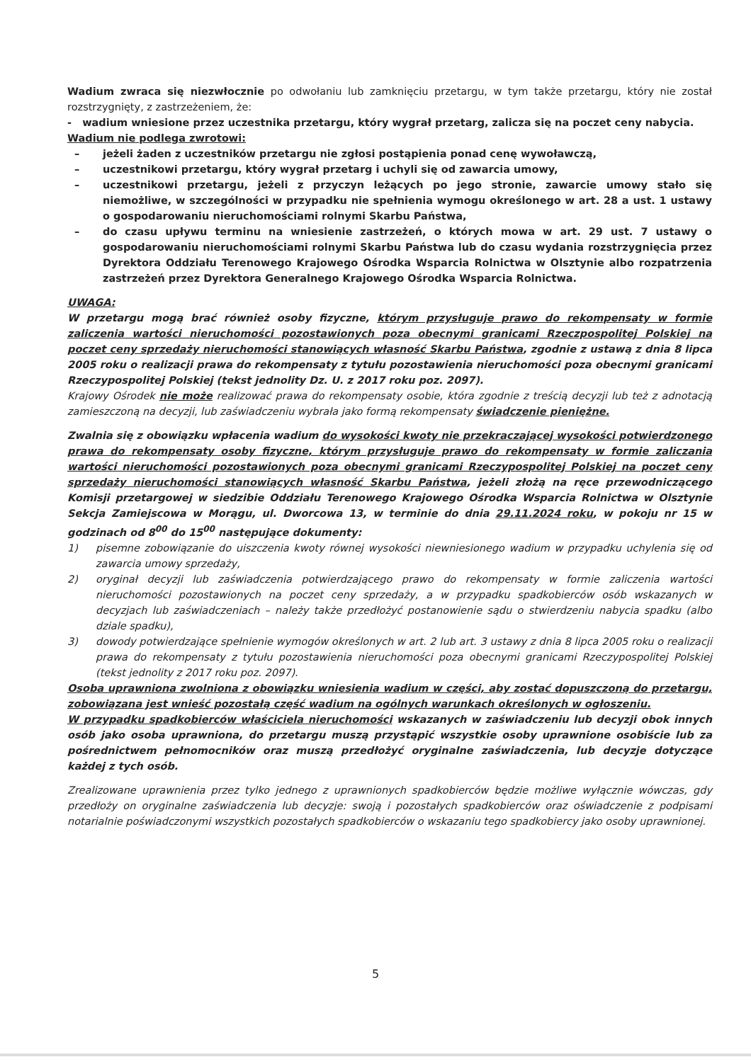Wadium zwraca się niezwłocznie po odwołaniu lub zamknięciu przetargu, w tym także przetargu, który nie został rozstrzygnięty, z zastrzeżeniem, że:
- wadium wniesione przez uczestnika przetargu, który wygrał przetarg, zalicza się na poczet ceny nabycia.
Wadium nie podlega zwrotowi:
– jeżeli żaden z uczestników przetargu nie zgłosi postąpienia ponad cenę wywoławczą,
– uczestnikowi przetargu, który wygrał przetarg i uchyli się od zawarcia umowy,
– uczestnikowi przetargu, jeżeli z przyczyn leżących po jego stronie, zawarcie umowy stało się niemożliwe, w szczególności w przypadku nie spełnienia wymogu określonego w art. 28 a ust. 1 ustawy o gospodarowaniu nieruchomościami rolnymi Skarbu Państwa,
– do czasu upływu terminu na wniesienie zastrzeżeń, o których mowa w art. 29 ust. 7 ustawy o gospodarowaniu nieruchomościami rolnymi Skarbu Państwa lub do czasu wydania rozstrzygnięcia przez Dyrektora Oddziału Terenowego Krajowego Ośrodka Wsparcia Rolnictwa w Olsztynie albo rozpatrzenia zastrzeżeń przez Dyrektora Generalnego Krajowego Ośrodka Wsparcia Rolnictwa.
UWAGA:
W przetargu mogą brać również osoby fizyczne, którym przysługuje prawo do rekompensaty w formie zaliczenia wartości nieruchomości pozostawionych poza obecnymi granicami Rzeczpospolitej Polskiej na poczet ceny sprzedaży nieruchomości stanowiących własność Skarbu Państwa, zgodnie z ustawą z dnia 8 lipca 2005 roku o realizacji prawa do rekompensaty z tytułu pozostawienia nieruchomości poza obecnymi granicami Rzeczypospolitej Polskiej (tekst jednolity Dz. U. z 2017 roku poz. 2097).
Krajowy Ośrodek nie może realizować prawa do rekompensaty osobie, która zgodnie z treścią decyzji lub też z adnotacją zamieszczoną na decyzji, lub zaświadczeniu wybrała jako formą rekompensaty świadczenie pieniężne.
Zwalnia się z obowiązku wpłacenia wadium do wysokości kwoty nie przekraczającej wysokości potwierdzonego prawa do rekompensaty osoby fizyczne, którym przysługuje prawo do rekompensaty w formie zaliczania wartości nieruchomości pozostawionych poza obecnymi granicami Rzeczypospolitej Polskiej na poczet ceny sprzedaży nieruchomości stanowiących własność Skarbu Państwa, jeżeli złożą na ręce przewodniczącego Komisji przetargowej w siedzibie Oddziału Terenowego Krajowego Ośrodka Wsparcia Rolnictwa w Olsztynie Sekcja Zamiejscowa w Morągu, ul. Dworcowa 13, w terminie do dnia 29.11.2024 roku, w pokoju nr 15 w godzinach od 8<sup>00</sup> do 15<sup>00</sup> następujące dokumenty:
1) pisemne zobowiązanie do uiszczenia kwoty równej wysokości niewniesionego wadium w przypadku uchylenia się od zawarcia umowy sprzedaży,
2) oryginał decyzji lub zaświadczenia potwierdzającego prawo do rekompensaty w formie zaliczenia wartości nieruchomości pozostawionych na poczet ceny sprzedaży, a w przypadku spadkobierców osób wskazanych w decyzjach lub zaświadczeniach – należy także przedłożyć postanowienie sądu o stwierdzeniu nabycia spadku (albo dziale spadku),
3) dowody potwierdzające spełnienie wymogów określonych w art. 2 lub art. 3 ustawy z dnia 8 lipca 2005 roku o realizacji prawa do rekompensaty z tytułu pozostawienia nieruchomości poza obecnymi granicami Rzeczypospolitej Polskiej (tekst jednolity z 2017 roku poz. 2097).
Osoba uprawniona zwolniona z obowiązku wniesienia wadium w części, aby zostać dopuszczoną do przetargu, zobowiązana jest wnieść pozostałą część wadium na ogólnych warunkach określonych w ogłoszeniu.
W przypadku spadkobierców właściciela nieruchomości wskazanych w zaświadczeniu lub decyzji obok innych osób jako osoba uprawniona, do przetargu muszą przystąpić wszystkie osoby uprawnione osobiście lub za pośrednictwem pełnomocników oraz muszą przedłożyć oryginalne zaświadczenia, lub decyzje dotyczące każdej z tych osób.
Zrealizowane uprawnienia przez tylko jednego z uprawnionych spadkobierców będzie możliwe wyłącznie wówczas, gdy przedłoży on oryginalne zaświadczenia lub decyzje: swoją i pozostałych spadkobierców oraz oświadczenie z podpisami notarialnie poświadczonymi wszystkich pozostałych spadkobierców o wskazaniu tego spadkobiercy jako osoby uprawnionej.
5